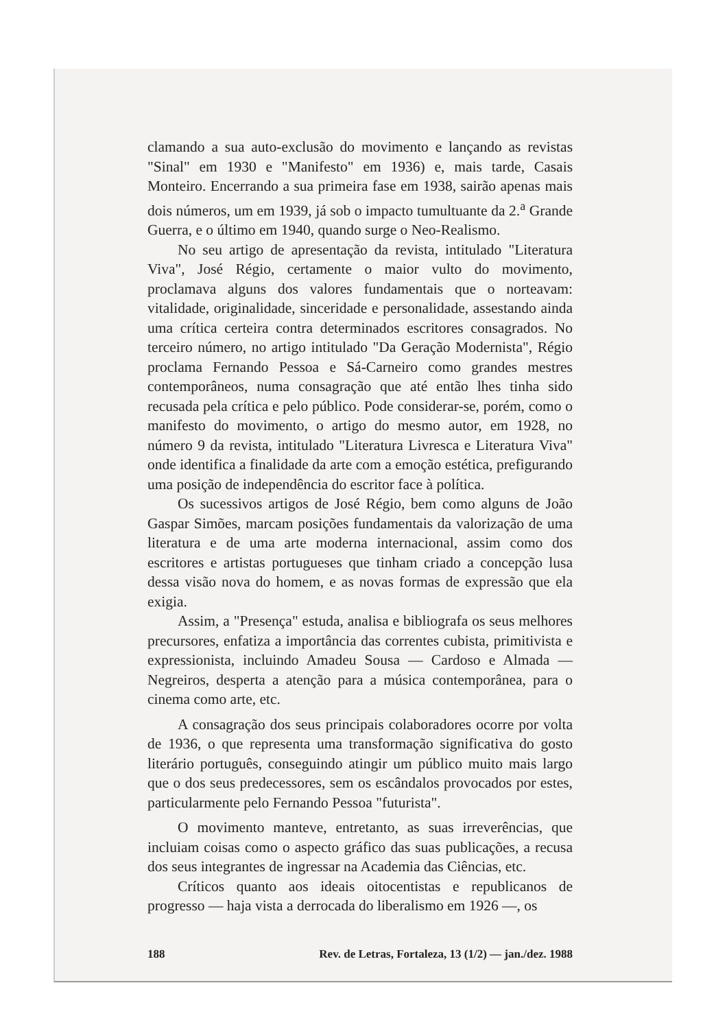clamando a sua auto-exclusão do movimento e lançando as revistas "Sinal" em 1930 e "Manifesto" em 1936) e, mais tarde, Casais Monteiro. Encerrando a sua primeira fase em 1938, sairão apenas mais dois números, um em 1939, já sob o impacto tumultuante da 2.<sup>a</sup> Grande Guerra, e o último em 1940, quando surge o Neo-Realismo.
No seu artigo de apresentação da revista, intitulado "Literatura Viva", José Régio, certamente o maior vulto do movimento, proclamava alguns dos valores fundamentais que o norteavam: vitalidade, originalidade, sinceridade e personalidade, assestando ainda uma crítica certeira contra determinados escritores consagrados. No terceiro número, no artigo intitulado "Da Geração Modernista", Régio proclama Fernando Pessoa e Sá-Carneiro como grandes mestres contemporâneos, numa consagração que até então lhes tinha sido recusada pela crítica e pelo público. Pode considerar-se, porém, como o manifesto do movimento, o artigo do mesmo autor, em 1928, no número 9 da revista, intitulado "Literatura Livresca e Literatura Viva" onde identifica a finalidade da arte com a emoção estética, prefigurando uma posição de independência do escritor face à política.
Os sucessivos artigos de José Régio, bem como alguns de João Gaspar Simões, marcam posições fundamentais da valorização de uma literatura e de uma arte moderna internacional, assim como dos escritores e artistas portugueses que tinham criado a concepção lusa dessa visão nova do homem, e as novas formas de expressão que ela exigia.
Assim, a "Presença" estuda, analisa e bibliografa os seus melhores precursores, enfatiza a importância das correntes cubista, primitivista e expressionista, incluindo Amadeu Sousa — Cardoso e Almada — Negreiros, desperta a atenção para a música contemporânea, para o cinema como arte, etc.
A consagração dos seus principais colaboradores ocorre por volta de 1936, o que representa uma transformação significativa do gosto literário português, conseguindo atingir um público muito mais largo que o dos seus predecessores, sem os escândalos provocados por estes, particularmente pelo Fernando Pessoa "futurista".
O movimento manteve, entretanto, as suas irreverências, que incluiam coisas como o aspecto gráfico das suas publicações, a recusa dos seus integrantes de ingressar na Academia das Ciências, etc.
Críticos quanto aos ideais oitocentistas e republicanos de progresso — haja vista a derrocada do liberalismo em 1926 —, os
188 Rev. de Letras, Fortaleza, 13 (1/2) — jan./dez. 1988